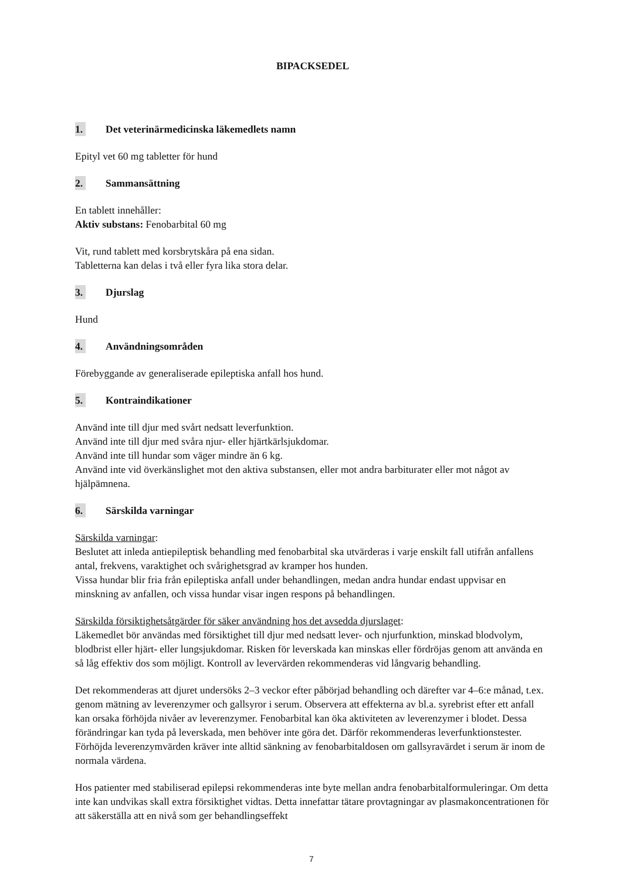BIPACKSEDEL
1. Det veterinärmedicinska läkemedlets namn
Epityl vet 60 mg tabletter för hund
2. Sammansättning
En tablett innehåller:
Aktiv substans: Fenobarbital 60 mg
Vit, rund tablett med korsbrytskåra på ena sidan.
Tabletterna kan delas i två eller fyra lika stora delar.
3. Djurslag
Hund
4. Användningsområden
Förebyggande av generaliserade epileptiska anfall hos hund.
5. Kontraindikationer
Använd inte till djur med svårt nedsatt leverfunktion.
Använd inte till djur med svåra njur- eller hjärtkärlsjukdomar.
Använd inte till hundar som väger mindre än 6 kg.
Använd inte vid överkänslighet mot den aktiva substansen, eller mot andra barbiturater eller mot något av hjälpämnena.
6. Särskilda varningar
Särskilda varningar:
Beslutet att inleda antiepileptisk behandling med fenobarbital ska utvärderas i varje enskilt fall utifrån anfallens antal, frekvens, varaktighet och svårighetsgrad av kramper hos hunden.
Vissa hundar blir fria från epileptiska anfall under behandlingen, medan andra hundar endast uppvisar en minskning av anfallen, och vissa hundar visar ingen respons på behandlingen.
Särskilda försiktighetsåtgärder för säker användning hos det avsedda djurslaget:
Läkemedlet bör användas med försiktighet till djur med nedsatt lever- och njurfunktion, minskad blodvolym, blodbrist eller hjärt- eller lungsjukdomar. Risken för leverskada kan minskas eller fördröjas genom att använda en så låg effektiv dos som möjligt. Kontroll av levervärden rekommenderas vid långvarig behandling.
Det rekommenderas att djuret undersöks 2–3 veckor efter påbörjad behandling och därefter var 4–6:e månad, t.ex. genom mätning av leverenzymer och gallsyror i serum. Observera att effekterna av bl.a. syrebrist efter ett anfall kan orsaka förhöjda nivåer av leverenzymer. Fenobarbital kan öka aktiviteten av leverenzymer i blodet. Dessa förändringar kan tyda på leverskada, men behöver inte göra det. Därför rekommenderas leverfunktionstester. Förhöjda leverenzymvärden kräver inte alltid sänkning av fenobarbitaldosen om gallsyravärdet i serum är inom de normala värdena.
Hos patienter med stabiliserad epilepsi rekommenderas inte byte mellan andra fenobarbitalformuleringar. Om detta inte kan undvikas skall extra försiktighet vidtas. Detta innefattar tätare provtagningar av plasmakoncentrationen för att säkerställa att en nivå som ger behandlingseffekt
7